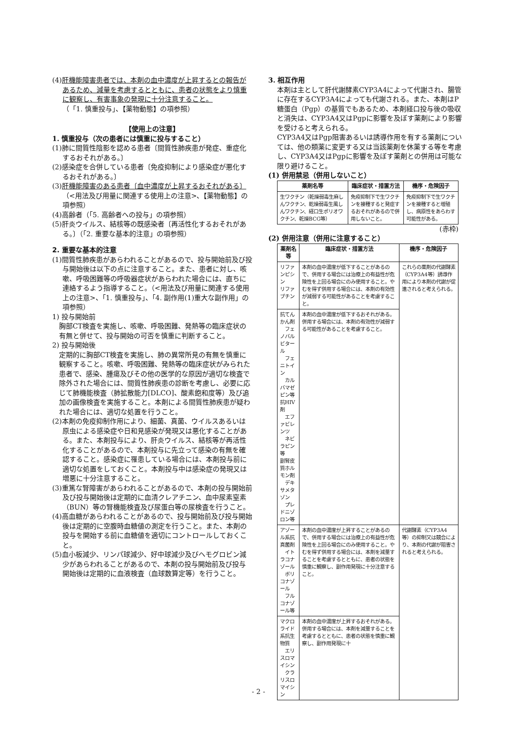(4)肝機能障害患者では、本剤の血中濃度が上昇するとの報告があるため、減量を考慮するとともに、患者の状態をより慎重に観察し、有害事象の発現に十分注意すること。
（「1. 慎重投与」、【薬物動態】の項参照）
【使用上の注意】
1. 慎重投与（次の患者には慎重に投与すること）
(1)肺に間質性陰影を認める患者〔間質性肺疾患が発症、重症化するおそれがある。〕
(2)感染症を合併している患者〔免疫抑制により感染症が悪化するおそれがある。〕
(3)肝機能障害のある患者〔血中濃度が上昇するおそれがある〕（<用法及び用量に関連する使用上の注意>、【薬物動態】の項参照）
(4)高齢者（「5. 高齢者への投与」の項参照）
(5)肝炎ウイルス、結核等の既感染者〔再活性化するおそれがある。〕（「2. 重要な基本的注意」の項参照）
2. 重要な基本的注意
(1)間質性肺疾患があらわれることがあるので、投与開始前及び投与開始後は以下の点に注意すること。また、患者に対し、咳嗽、呼吸困難等の呼吸器症状があらわれた場合には、直ちに連絡するよう指導すること。（<用法及び用量に関連する使用上の注意>、「1. 慎重投与」、「4. 副作用(1)重大な副作用」の項参照）
1) 投与開始前
胸部CT検査を実施し、咳嗽、呼吸困難、発熱等の臨床症状の有無と併せて、投与開始の可否を慎重に判断すること。
2) 投与開始後
定期的に胸部CT検査を実施し、肺の異常所見の有無を慎重に観察すること。咳嗽、呼吸困難、発熱等の臨床症状がみられた患者で、感染、腫瘍及びその他の医学的な原因が適切な検査で除外された場合には、間質性肺疾患の診断を考慮し、必要に応じて肺機能検査（肺拡散能力[DLCO]、酸素飽和度等）及び追加の画像検査を実施すること。本剤による間質性肺疾患が疑われた場合には、適切な処置を行うこと。
(2)本剤の免疫抑制作用により、細菌、真菌、ウイルスあるいは原虫による感染症や日和見感染が発現又は悪化することがある。また、本剤投与により、肝炎ウイルス、結核等が再活性化することがあるので、本剤投与に先立って感染の有無を確認すること。感染症に罹患している場合には、本剤投与前に適切な処置をしておくこと。本剤投与中は感染症の発現又は増悪に十分注意すること。
(3)重篤な腎障害があらわれることがあるので、本剤の投与開始前及び投与開始後は定期的に血清クレアチニン、血中尿素窒素（BUN）等の腎機能検査及び尿蛋白等の尿検査を行うこと。
(4)高血糖があらわれることがあるので、投与開始前及び投与開始後は定期的に空腹時血糖値の測定を行うこと。また、本剤の投与を開始する前に血糖値を適切にコントロールしておくこと。
(5)血小板減少、リンパ球減少、好中球減少及びヘモグロビン減少があらわれることがあるので、本剤の投与開始前及び投与開始後は定期的に血液検査（血球数算定等）を行うこと。
3. 相互作用
本剤は主として肝代謝酵素CYP3A4によって代謝され、腸管に存在するCYP3A4によっても代謝される。また、本剤はP糖蛋白（Pgp）の基質でもあるため、本剤経口投与後の吸収と消失は、CYP3A4又はPgpに影響を及ぼす薬剤により影響を受けると考えられる。
CYP3A4又はPgp阻害あるいは誘導作用を有する薬剤については、他の類薬に変更する又は当該薬剤を休薬する等を考慮し、CYP3A4又はPgpに影響を及ぼす薬剤との併用は可能な限り避けること。
(1) 併用禁忌（併用しないこと）
| 薬剤名等 | 臨床症状・措置方法 | 機序・危険因子 |
| --- | --- | --- |
| 生ワクチン（乾燥弱毒生麻しんワクチン、乾燥弱毒生風しんワクチン、経口生ポリオワクチン、乾燥BCG等） | 免疫抑制下で生ワクチンを接種すると発症するおそれがあるので併用しないこと。 | 免疫抑制下で生ワクチンを接種すると増殖し、病原性をあらわす可能性がある。 |
(赤枠)
(2) 併用注意（併用に注意すること）
| 薬剤名等 | 臨床症状・措置方法 | 機序・危険因子 |
| --- | --- | --- |
| リファンピシン リファブチン | 本剤の血中濃度が低下することがあるので、併用する場合には治療上の有益性が危険性を上回る場合にのみ使用すること。やむを得ず併用する場合には、本剤の有効性が減弱する可能性があることを考慮すること。 | これらの薬剤の代謝酵素（CYP3A4等）誘導作用により本剤の代謝が促進されると考えられる。 |
| 抗てんかん剤 フェノバルビタール フェニトイン カルバマゼピン等 抗HIV剤 エファビレンツ ネビラピン等 副腎皮質ホルモン剤 デキサメタゾン プレドニゾロン等 | 本剤の血中濃度が低下するおそれがある。併用する場合には、本剤の有効性が減弱する可能性があることを考慮すること。 | |
| アゾール系抗真菌剤 イトラコナゾール ボリコナゾール フルコナゾール等 | 本剤の血中濃度が上昇することがあるので、併用する場合には治療上の有益性が危険性を上回る場合にのみ使用すること。やむを得ず併用する場合には、本剤を減量することを考慮するとともに、患者の状態を慎重に観察し、副作用発現に十分注意すること。 | 代謝酵素（CYP3A4等）の抑制又は競合により、本剤の代謝が阻害されると考えられる。 |
| マクロライド系抗生物質 エリスロマイシン クラリスロマイシン | 本剤の血中濃度が上昇するおそれがある。併用する場合には、本剤を減量することを考慮するとともに、患者の状態を慎重に観察し、副作用発現に十 | |
- 2 -